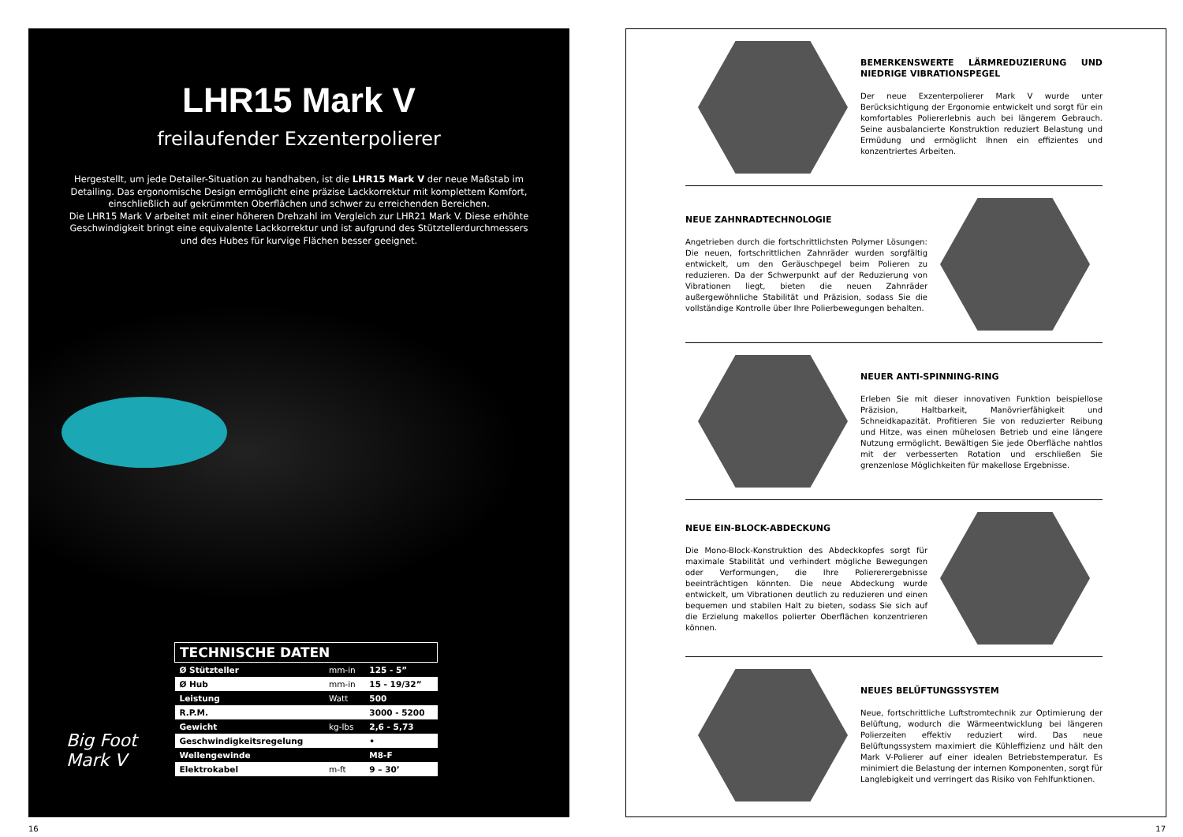LHR15 Mark V
freilaufender Exzenterpolierer
Hergestellt, um jede Detailer-Situation zu handhaben, ist die LHR15 Mark V der neue Maßstab im Detailing. Das ergonomische Design ermöglicht eine präzise Lackkorrektur mit komplettem Komfort, einschließlich auf gekrümmten Oberflächen und schwer zu erreichenden Bereichen.
Die LHR15 Mark V arbeitet mit einer höheren Drehzahl im Vergleich zur LHR21 Mark V. Diese erhöhte Geschwindigkeit bringt eine equivalente Lackkorrektur und ist aufgrund des Stütztellerdurchmessers und des Hubes für kurvige Flächen besser geeignet.
| TECHNISCHE DATEN | | |
| --- | --- | --- |
| Ø Stützteller | mm-in | 125 - 5” |
| Ø Hub | mm-in | 15 - 19/32” |
| Leistung | Watt | 500 |
| R.P.M. | | 3000 - 5200 |
| Gewicht | kg-lbs | 2,6 - 5,73 |
| Geschwindigkeitsregelung | | • |
| Wellengewinde | | M8-F |
| Elektrokabel | m-ft | 9 – 30’ |
Big Foot
Mark V
BEMERKENSWERTE LÄRMREDUZIERUNG UND NIEDRIGE VIBRATIONSPEGEL
Der neue Exzenterpolierer Mark V wurde unter Berücksichtigung der Ergonomie entwickelt und sorgt für ein komfortables Poliererlebnis auch bei längerem Gebrauch. Seine ausbalancierte Konstruktion reduziert Belastung und Ermüdung und ermöglicht Ihnen ein effizientes und konzentriertes Arbeiten.
NEUE ZAHNRADTECHNOLOGIE
Angetrieben durch die fortschrittlichsten Polymer Lösungen: Die neuen, fortschrittlichen Zahnräder wurden sorgfältig entwickelt, um den Geräuschpegel beim Polieren zu reduzieren. Da der Schwerpunkt auf der Reduzierung von Vibrationen liegt, bieten die neuen Zahnräder außergewöhnliche Stabilität und Präzision, sodass Sie die vollständige Kontrolle über Ihre Polierbewegungen behalten.
NEUER ANTI-SPINNING-RING
Erleben Sie mit dieser innovativen Funktion beispiellose Präzision, Haltbarkeit, Manövrierfähigkeit und Schneidkapazität. Profitieren Sie von reduzierter Reibung und Hitze, was einen mühelosen Betrieb und eine längere Nutzung ermöglicht. Bewältigen Sie jede Oberfläche nahtlos mit der verbesserten Rotation und erschließen Sie grenzenlose Möglichkeiten für makellose Ergebnisse.
NEUE EIN-BLOCK-ABDECKUNG
Die Mono-Block-Konstruktion des Abdeckkopfes sorgt für maximale Stabilität und verhindert mögliche Bewegungen oder Verformungen, die Ihre Poliererergebnisse beeinträchtigen könnten. Die neue Abdeckung wurde entwickelt, um Vibrationen deutlich zu reduzieren und einen bequemen und stabilen Halt zu bieten, sodass Sie sich auf die Erzielung makellos polierter Oberflächen konzentrieren können.
NEUES BELÜFTUNGSSYSTEM
Neue, fortschrittliche Luftstromtechnik zur Optimierung der Belüftung, wodurch die Wärmeentwicklung bei längeren Polierzeiten effektiv reduziert wird. Das neue Belüftungssystem maximiert die Kühleffizienz und hält den Mark V-Polierer auf einer idealen Betriebstemperatur. Es minimiert die Belastung der internen Komponenten, sorgt für Langlebigkeit und verringert das Risiko von Fehlfunktionen.
16 17